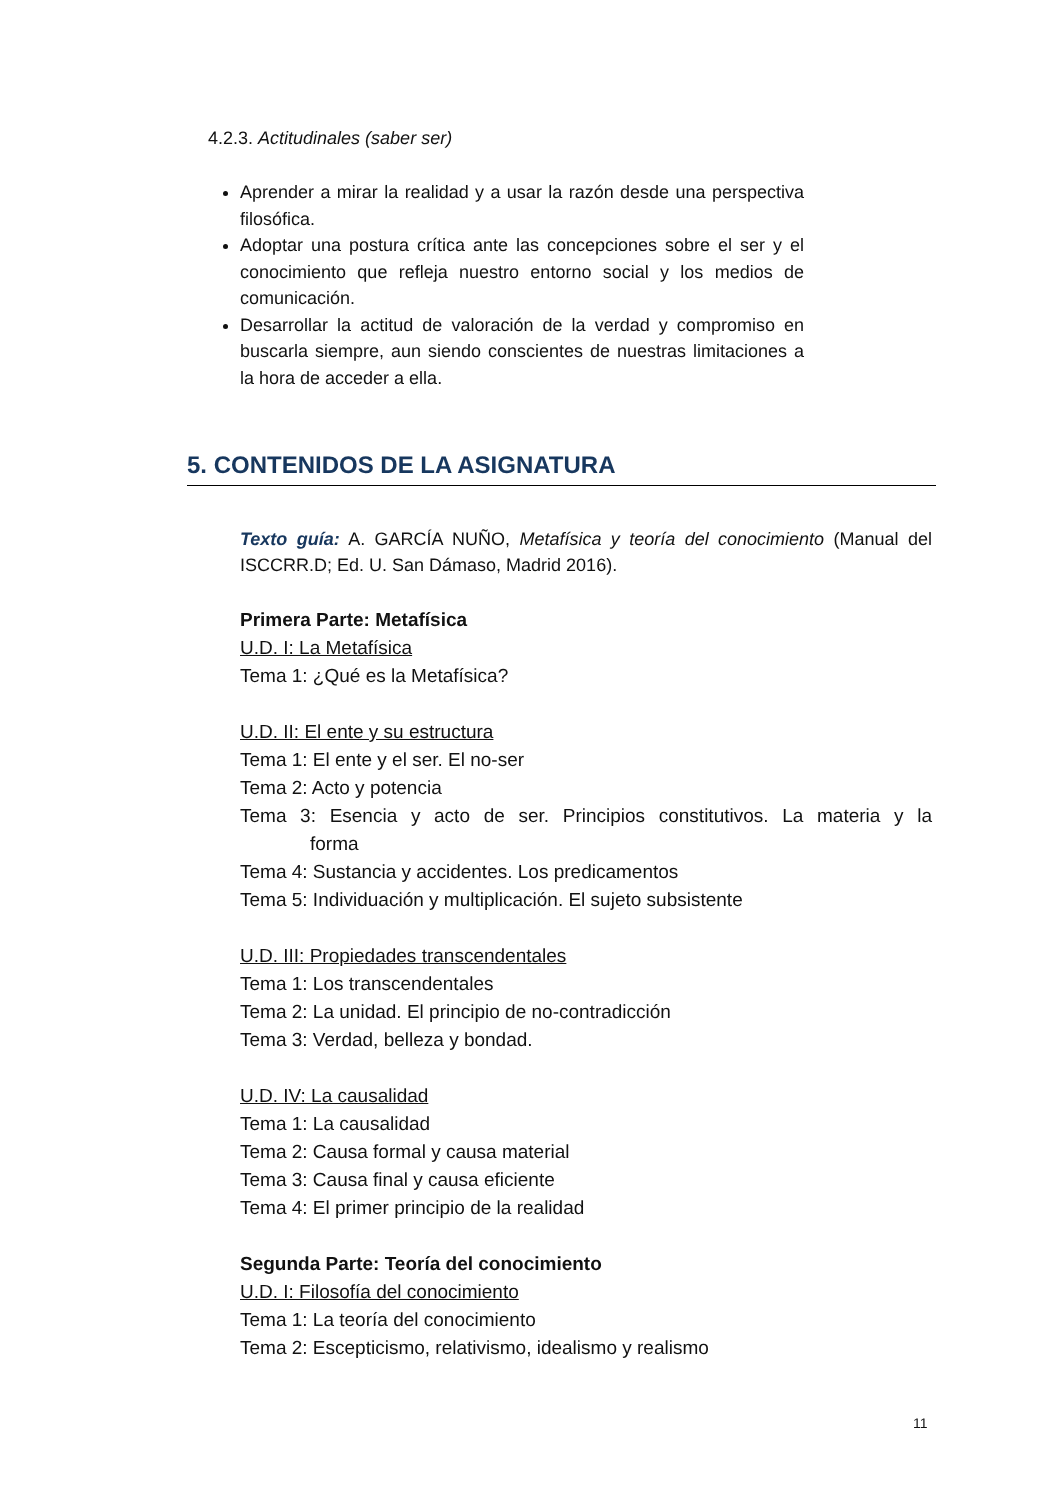4.2.3. Actitudinales (saber ser)
Aprender a mirar la realidad y a usar la razón desde una perspectiva filosófica.
Adoptar una postura crítica ante las concepciones sobre el ser y el conocimiento que refleja nuestro entorno social y los medios de comunicación.
Desarrollar la actitud de valoración de la verdad y compromiso en buscarla siempre, aun siendo conscientes de nuestras limitaciones a la hora de acceder a ella.
5. CONTENIDOS DE LA ASIGNATURA
Texto guía: A. GARCÍA NUÑO, Metafísica y teoría del conocimiento (Manual del ISCCRR.D; Ed. U. San Dámaso, Madrid 2016).
Primera Parte: Metafísica
U.D. I: La Metafísica
Tema 1: ¿Qué es la Metafísica?
U.D. II: El ente y su estructura
Tema 1: El ente y el ser. El no-ser
Tema 2: Acto y potencia
Tema 3: Esencia y acto de ser. Principios constitutivos. La materia y la forma
Tema 4: Sustancia y accidentes. Los predicamentos
Tema 5: Individuación y multiplicación. El sujeto subsistente
U.D. III: Propiedades transcendentales
Tema 1: Los transcendentales
Tema 2: La unidad. El principio de no-contradicción
Tema 3: Verdad, belleza y bondad.
U.D. IV: La causalidad
Tema 1: La causalidad
Tema 2: Causa formal y causa material
Tema 3: Causa final y causa eficiente
Tema 4: El primer principio de la realidad
Segunda Parte: Teoría del conocimiento
U.D. I: Filosofía del conocimiento
Tema 1: La teoría del conocimiento
Tema 2: Escepticismo, relativismo, idealismo y realismo
11